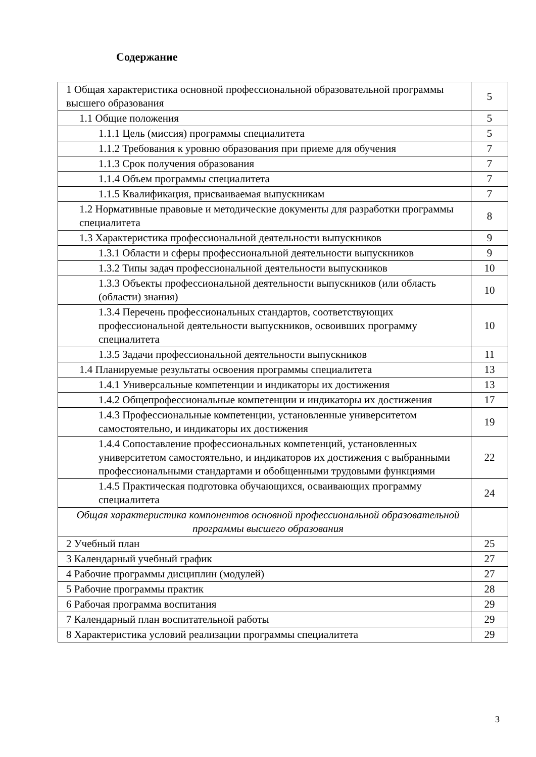Содержание
| 1 Общая характеристика основной профессиональной образовательной программы высшего образования | 5 |
| 1.1 Общие положения | 5 |
| 1.1.1 Цель (миссия) программы специалитета | 5 |
| 1.1.2 Требования к уровню образования при приеме для обучения | 7 |
| 1.1.3 Срок получения образования | 7 |
| 1.1.4 Объем программы специалитета | 7 |
| 1.1.5 Квалификация, присваиваемая выпускникам | 7 |
| 1.2 Нормативные правовые и методические документы для разработки программы специалитета | 8 |
| 1.3 Характеристика профессиональной деятельности выпускников | 9 |
| 1.3.1 Области и сферы профессиональной деятельности выпускников | 9 |
| 1.3.2 Типы задач профессиональной деятельности выпускников | 10 |
| 1.3.3 Объекты профессиональной деятельности выпускников (или область (области) знания) | 10 |
| 1.3.4 Перечень профессиональных стандартов, соответствующих профессиональной деятельности выпускников, освоивших программу специалитета | 10 |
| 1.3.5 Задачи профессиональной деятельности выпускников | 11 |
| 1.4 Планируемые результаты освоения программы специалитета | 13 |
| 1.4.1 Универсальные компетенции и индикаторы их достижения | 13 |
| 1.4.2 Общепрофессиональные компетенции и индикаторы их достижения | 17 |
| 1.4.3 Профессиональные компетенции, установленные университетом самостоятельно, и индикаторы их достижения | 19 |
| 1.4.4 Сопоставление профессиональных компетенций, установленных университетом самостоятельно, и индикаторов их достижения с выбранными профессиональными стандартами и обобщенными трудовыми функциями | 22 |
| 1.4.5 Практическая подготовка обучающихся, осваивающих программу специалитета | 24 |
| Общая характеристика компонентов основной профессиональной образовательной программы высшего образования | |
| 2 Учебный план | 25 |
| 3 Календарный учебный график | 27 |
| 4 Рабочие программы дисциплин (модулей) | 27 |
| 5 Рабочие программы практик | 28 |
| 6 Рабочая программа воспитания | 29 |
| 7 Календарный план воспитательной работы | 29 |
| 8 Характеристика условий реализации программы специалитета | 29 |
3